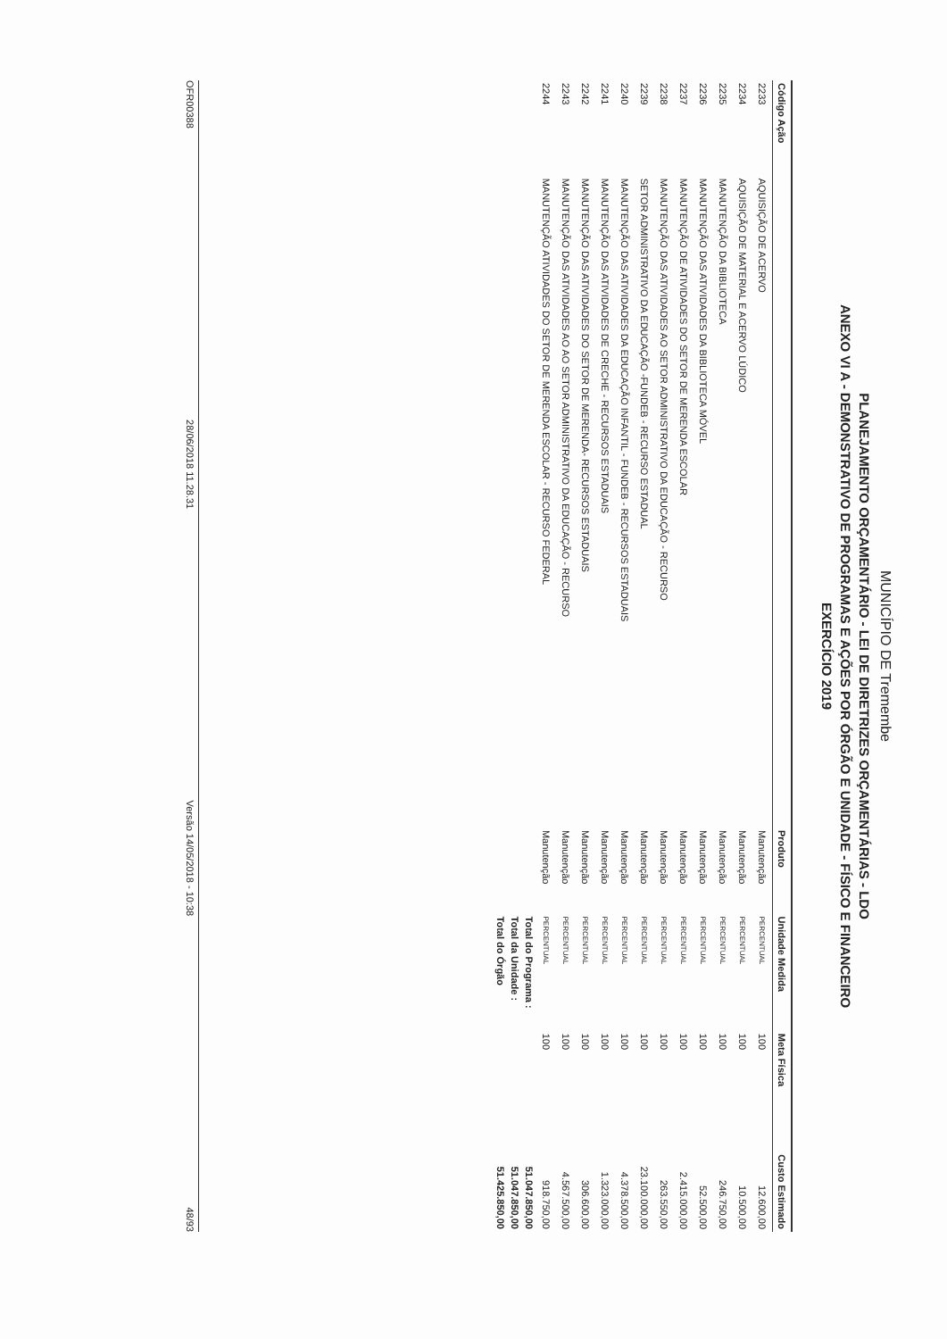MUNICÍPIO DE Tremembe
PLANEJAMENTO ORÇAMENTÁRIO - LEI DE DIRETRIZES ORÇAMENTÁRIAS - LDO
ANEXO VI A - DEMONSTRATIVO DE PROGRAMAS E AÇÕES POR ÓRGÃO E UNIDADE - FÍSICO E FINANCEIRO
EXERCÍCIO 2019
| Código Ação | | Produto | Unidade Medida | Meta Física | Custo Estimado |
| --- | --- | --- | --- | --- | --- |
| 2233 | AQUISIÇÃO DE ACERVO | Manutenção | PERCENTUAL | 100 | 12.600,00 |
| 2234 | AQUISIÇÃO DE MATERIAL E ACERVO LÚDICO | Manutenção | PERCENTUAL | 100 | 10.500,00 |
| 2235 | MANUTENÇÃO DA BIBLIOTECA | Manutenção | PERCENTUAL | 100 | 246.750,00 |
| 2236 | MANUTENÇÃO DAS ATIVIDADES DA BIBLIOTECA MÓVEL | Manutenção | PERCENTUAL | 100 | 52.500,00 |
| 2237 | MANUTENÇÃO DE ATIVIDADES DO SETOR DE MERENDA ESCOLAR | Manutenção | PERCENTUAL | 100 | 2.415.000,00 |
| 2238 | MANUTENÇÃO DAS ATIVIDADES AO SETOR ADMINISTRATIVO DA EDUCAÇÃO - RECURSO | Manutenção | PERCENTUAL | 100 | 263.550,00 |
| 2239 | SETOR ADMINISTRATIVO DA EDUCAÇÃO -FUNDEB - RECURSO ESTADUAL | Manutenção | PERCENTUAL | 100 | 23.100.000,00 |
| 2240 | MANUTENÇÃO DAS ATIVIDADES DA EDUCAÇÃO INFANTIL - FUNDEB - RECURSOS ESTADUAIS | Manutenção | PERCENTUAL | 100 | 4.378.500,00 |
| 2241 | MANUTENÇÃO DAS ATIVIDADES DE CRECHE - RECURSOS ESTADUAIS | Manutenção | PERCENTUAL | 100 | 1.323.000,00 |
| 2242 | MANUTENÇÃO DAS ATIVIDADES DO SETOR DE MERENDA- RECURSOS ESTADUAIS | Manutenção | PERCENTUAL | 100 | 306.600,00 |
| 2243 | MANUTENÇÃO DAS ATIVIDADES AO AO SETOR ADMINISTRATIVO DA EDUCAÇÃO - RECURSO | Manutenção | PERCENTUAL | 100 | 4.567.500,00 |
| 2244 | MANUTENÇÃO ATIVIDADES DO SETOR DE MERENDA ESCOLAR - RECURSO FEDERAL | Manutenção | PERCENTUAL | 100 | 918.750,00 |
| | | | Total do Programa : | | 51.047.850,00 |
| | | | Total da Unidade : | | 51.047.850,00 |
| | | | Total do Órgão | | 51.425.850,00 |
OFR00388 28/06/2018 11.28.31 Versão 14/05/2018 - 10:38 48/93